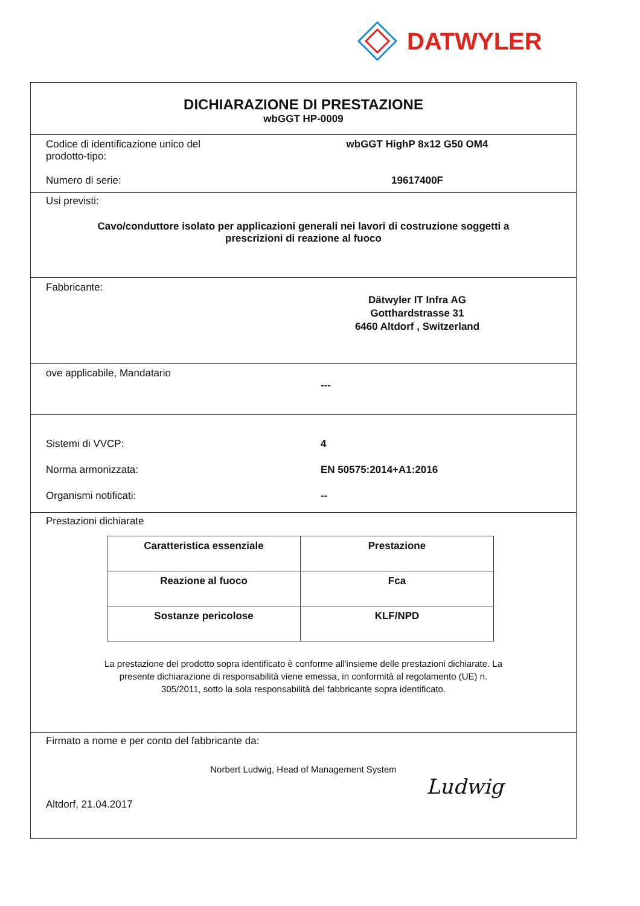DATWYLER
DICHIARAZIONE DI PRESTAZIONE
wbGGT HP-0009
Codice di identificazione unico del
prodotto-tipo:
wbGGT HighP 8x12 G50 OM4
Numero di serie: 19617400F
Usi previsti:
Cavo/conduttore isolato per applicazioni generali nei lavori di costruzione soggetti a
prescrizioni di reazione al fuoco
Fabbricante:
Dätwyler IT Infra AG
Gotthardstrasse 31
6460 Altdorf , Switzerland
ove applicabile, Mandatario
---
Sistemi di VVCP: 4
Norma armonizzata: EN 50575:2014+A1:2016
Organismi notificati: --
Prestazioni dichiarate
| Caratteristica essenziale | Prestazione |
| --- | --- |
| Reazione al fuoco | Fca |
| Sostanze pericolose | KLF/NPD |
La prestazione del prodotto sopra identificato è conforme all'insieme delle prestazioni dichiarate. La
presente dichiarazione di responsabilità viene emessa, in conformità al regolamento (UE) n.
305/2011, sotto la sola responsabilità del fabbricante sopra identificato.
Firmato a nome e per conto del fabbricante da:
Norbert Ludwig, Head of Management System
Altdorf, 21.04.2017
Ludwig